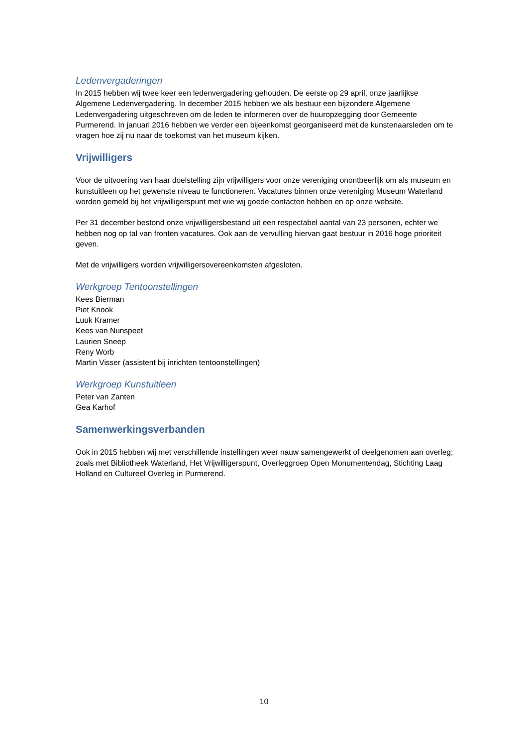Ledenvergaderingen
In 2015 hebben wij twee keer een ledenvergadering gehouden. De eerste op 29 april, onze jaarlijkse Algemene Ledenvergadering. In december 2015 hebben we als bestuur een bijzondere Algemene Ledenvergadering uitgeschreven om de leden te informeren over de huuropzegging door Gemeente Purmerend. In januari 2016 hebben we verder een bijeenkomst georganiseerd met de kunstenaarsleden om te vragen hoe zij nu naar de toekomst van het museum kijken.
Vrijwilligers
Voor de uitvoering van haar doelstelling zijn vrijwilligers voor onze vereniging onontbeerlijk om als museum en kunstuitleen op het gewenste niveau te functioneren. Vacatures binnen onze vereniging Museum Waterland worden gemeld bij het vrijwilligerspunt met wie wij goede contacten hebben en op onze website.
Per 31 december bestond onze vrijwilligersbestand uit een respectabel aantal van 23 personen, echter we hebben nog op tal van fronten vacatures. Ook aan de vervulling hiervan gaat bestuur in 2016 hoge prioriteit geven.
Met de vrijwilligers worden vrijwilligersovereenkomsten afgesloten.
Werkgroep Tentoonstellingen
Kees Bierman
Piet Knook
Luuk Kramer
Kees van Nunspeet
Laurien Sneep
Reny Worb
Martin Visser (assistent bij inrichten tentoonstellingen)
Werkgroep Kunstuitleen
Peter van Zanten
Gea Karhof
Samenwerkingsverbanden
Ook in 2015 hebben wij met verschillende instellingen weer nauw samengewerkt of deelgenomen aan overleg; zoals met Bibliotheek Waterland, Het Vrijwilligerspunt, Overleggroep Open Monumentendag, Stichting Laag Holland en Cultureel Overleg in Purmerend.
10